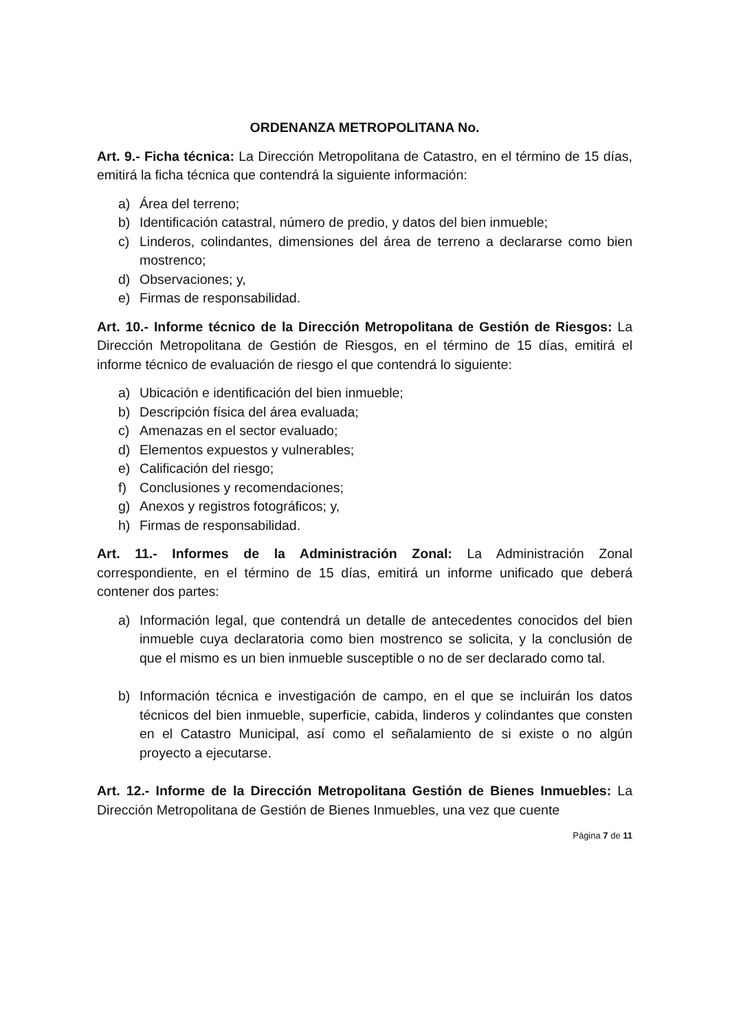ORDENANZA METROPOLITANA No.
Art. 9.- Ficha técnica: La Dirección Metropolitana de Catastro, en el término de 15 días, emitirá la ficha técnica que contendrá la siguiente información:
a) Área del terreno;
b) Identificación catastral, número de predio, y datos del bien inmueble;
c) Linderos, colindantes, dimensiones del área de terreno a declararse como bien mostrenco;
d) Observaciones; y,
e) Firmas de responsabilidad.
Art. 10.- Informe técnico de la Dirección Metropolitana de Gestión de Riesgos: La Dirección Metropolitana de Gestión de Riesgos, en el término de 15 días, emitirá el informe técnico de evaluación de riesgo el que contendrá lo siguiente:
a) Ubicación e identificación del bien inmueble;
b) Descripción física del área evaluada;
c) Amenazas en el sector evaluado;
d) Elementos expuestos y vulnerables;
e) Calificación del riesgo;
f) Conclusiones y recomendaciones;
g) Anexos y registros fotográficos; y,
h) Firmas de responsabilidad.
Art. 11.- Informes de la Administración Zonal: La Administración Zonal correspondiente, en el término de 15 días, emitirá un informe unificado que deberá contener dos partes:
a) Información legal, que contendrá un detalle de antecedentes conocidos del bien inmueble cuya declaratoria como bien mostrenco se solicita, y la conclusión de que el mismo es un bien inmueble susceptible o no de ser declarado como tal.
b) Información técnica e investigación de campo, en el que se incluirán los datos técnicos del bien inmueble, superficie, cabida, linderos y colindantes que consten en el Catastro Municipal, así como el señalamiento de si existe o no algún proyecto a ejecutarse.
Art. 12.- Informe de la Dirección Metropolitana Gestión de Bienes Inmuebles: La Dirección Metropolitana de Gestión de Bienes Inmuebles, una vez que cuente
Página 7 de 11